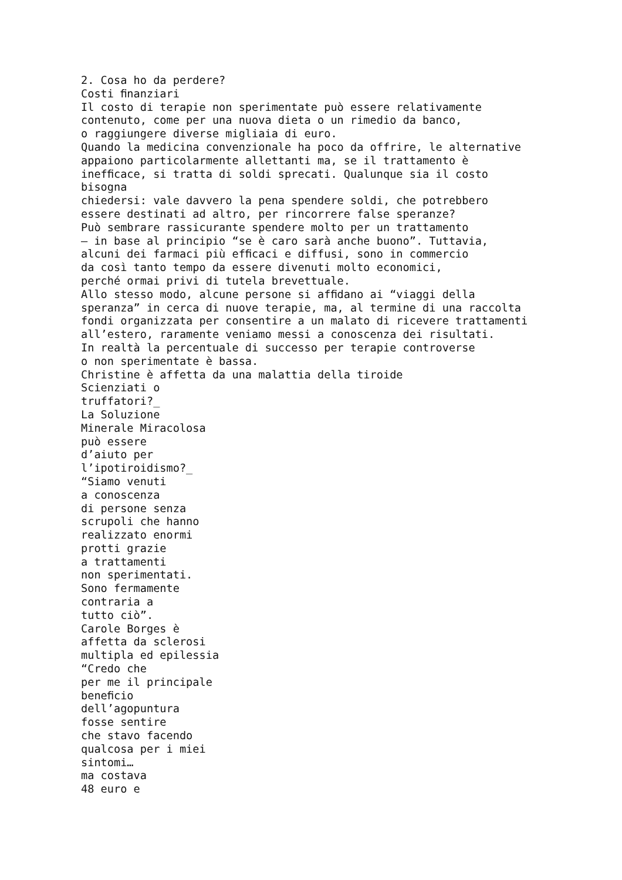2. Cosa ho da perdere? Costi ﬁnanziari Il costo di terapie non sperimentate può essere relativamente contenuto, come per una nuova dieta o un rimedio da banco, o raggiungere diverse migliaia di euro. Quando la medicina convenzionale ha poco da offrire, le alternative appaiono particolarmente allettanti ma, se il trattamento è inefﬁcace, si tratta di soldi sprecati. Qualunque sia il costo bisogna chiedersi: vale davvero la pena spendere soldi, che potrebbero essere destinati ad altro, per rincorrere false speranze? Può sembrare rassicurante spendere molto per un trattamento – in base al principio “se è caro sarà anche buono”. Tuttavia, alcuni dei farmaci più efﬁcaci e diffusi, sono in commercio da così tanto tempo da essere divenuti molto economici, perché ormai privi di tutela brevettuale. Allo stesso modo, alcune persone si afﬁdano ai “viaggi della speranza” in cerca di nuove terapie, ma, al termine di una raccolta fondi organizzata per consentire a un malato di ricevere trattamenti all’estero, raramente veniamo messi a conoscenza dei risultati. In realtà la percentuale di successo per terapie controverse o non sperimentate è bassa. Christine è affetta da una malattia della tiroide Scienziati o truffatori?_ La Soluzione Minerale Miracolosa può essere d’aiuto per l’ipotiroidismo?_ “Siamo venuti a conoscenza di persone senza scrupoli che hanno realizzato enormi protti grazie a trattamenti non sperimentati. Sono fermamente contraria a tutto ciò”. Carole Borges è affetta da sclerosi multipla ed epilessia “Credo che per me il principale beneﬁcio dell’agopuntura fosse sentire che stavo facendo qualcosa per i miei sintomi… ma costava 48 euro e